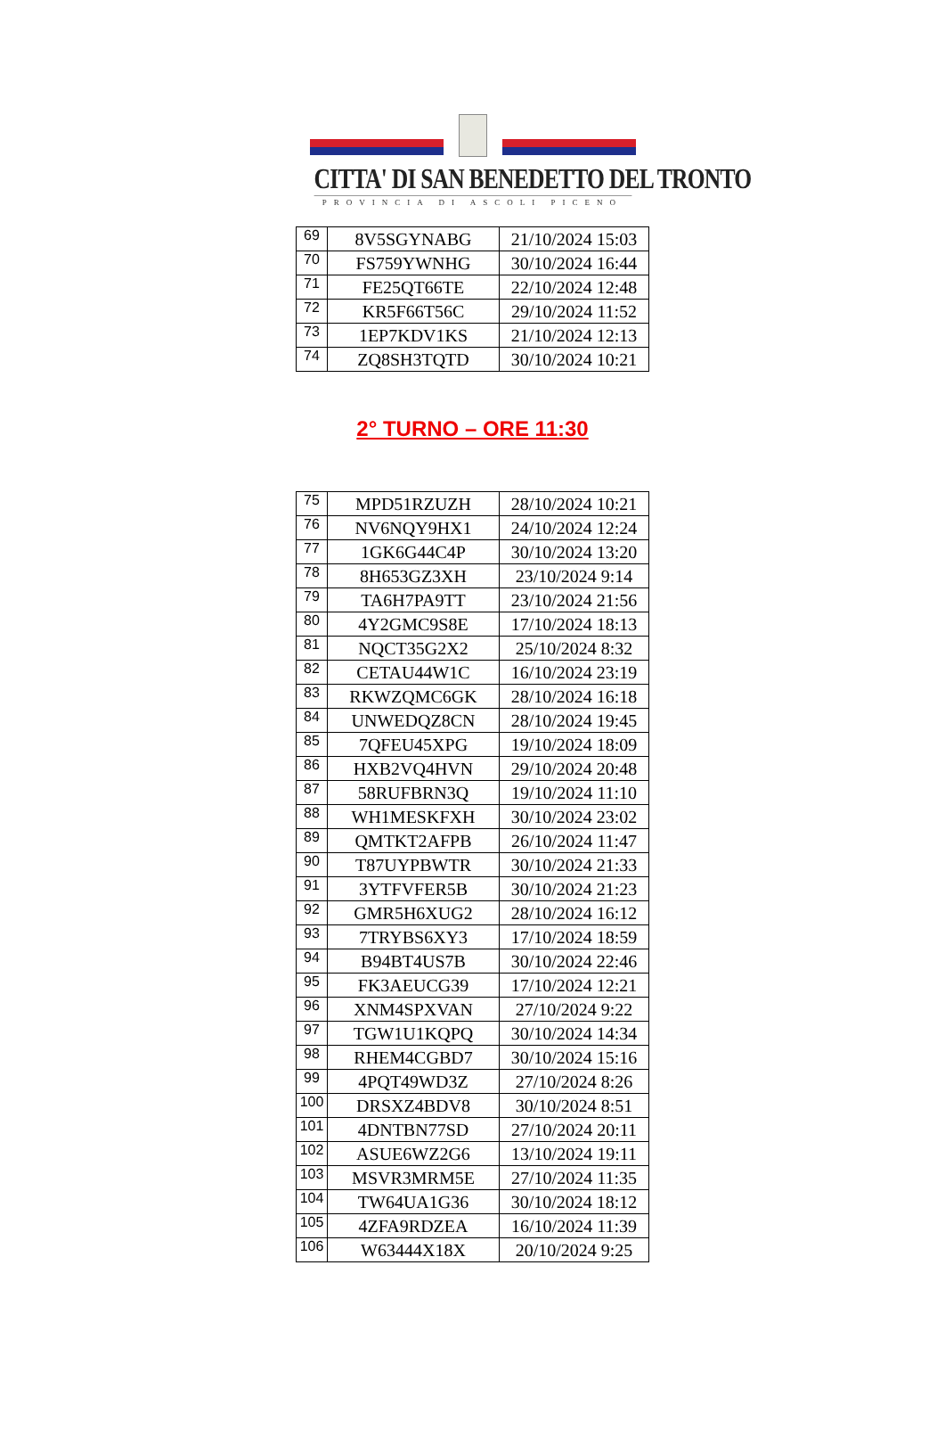CITTA' DI SAN BENEDETTO DEL TRONTO
PROVINCIA DI ASCOLI PICENO
| 69 | 8V5SGYNABG | 21/10/2024 15:03 |
| 70 | FS759YWNHG | 30/10/2024 16:44 |
| 71 | FE25QT66TE | 22/10/2024 12:48 |
| 72 | KR5F66T56C | 29/10/2024 11:52 |
| 73 | 1EP7KDV1KS | 21/10/2024 12:13 |
| 74 | ZQ8SH3TQTD | 30/10/2024 10:21 |
2° TURNO – ORE 11:30
| 75 | MPD51RZUZH | 28/10/2024 10:21 |
| 76 | NV6NQY9HX1 | 24/10/2024 12:24 |
| 77 | 1GK6G44C4P | 30/10/2024 13:20 |
| 78 | 8H653GZ3XH | 23/10/2024 9:14 |
| 79 | TA6H7PA9TT | 23/10/2024 21:56 |
| 80 | 4Y2GMC9S8E | 17/10/2024 18:13 |
| 81 | NQCT35G2X2 | 25/10/2024 8:32 |
| 82 | CETAU44W1C | 16/10/2024 23:19 |
| 83 | RKWZQMC6GK | 28/10/2024 16:18 |
| 84 | UNWEDQZ8CN | 28/10/2024 19:45 |
| 85 | 7QFEU45XPG | 19/10/2024 18:09 |
| 86 | HXB2VQ4HVN | 29/10/2024 20:48 |
| 87 | 58RUFBRN3Q | 19/10/2024 11:10 |
| 88 | WH1MESKFXH | 30/10/2024 23:02 |
| 89 | QMTKT2AFPB | 26/10/2024 11:47 |
| 90 | T87UYPBWTR | 30/10/2024 21:33 |
| 91 | 3YTFVFER5B | 30/10/2024 21:23 |
| 92 | GMR5H6XUG2 | 28/10/2024 16:12 |
| 93 | 7TRYBS6XY3 | 17/10/2024 18:59 |
| 94 | B94BT4US7B | 30/10/2024 22:46 |
| 95 | FK3AEUCG39 | 17/10/2024 12:21 |
| 96 | XNM4SPXVAN | 27/10/2024 9:22 |
| 97 | TGW1U1KQPQ | 30/10/2024 14:34 |
| 98 | RHEM4CGBD7 | 30/10/2024 15:16 |
| 99 | 4PQT49WD3Z | 27/10/2024 8:26 |
| 100 | DRSXZ4BDV8 | 30/10/2024 8:51 |
| 101 | 4DNTBN77SD | 27/10/2024 20:11 |
| 102 | ASUE6WZ2G6 | 13/10/2024 19:11 |
| 103 | MSVR3MRM5E | 27/10/2024 11:35 |
| 104 | TW64UA1G36 | 30/10/2024 18:12 |
| 105 | 4ZFA9RDZEA | 16/10/2024 11:39 |
| 106 | W63444X18X | 20/10/2024 9:25 |